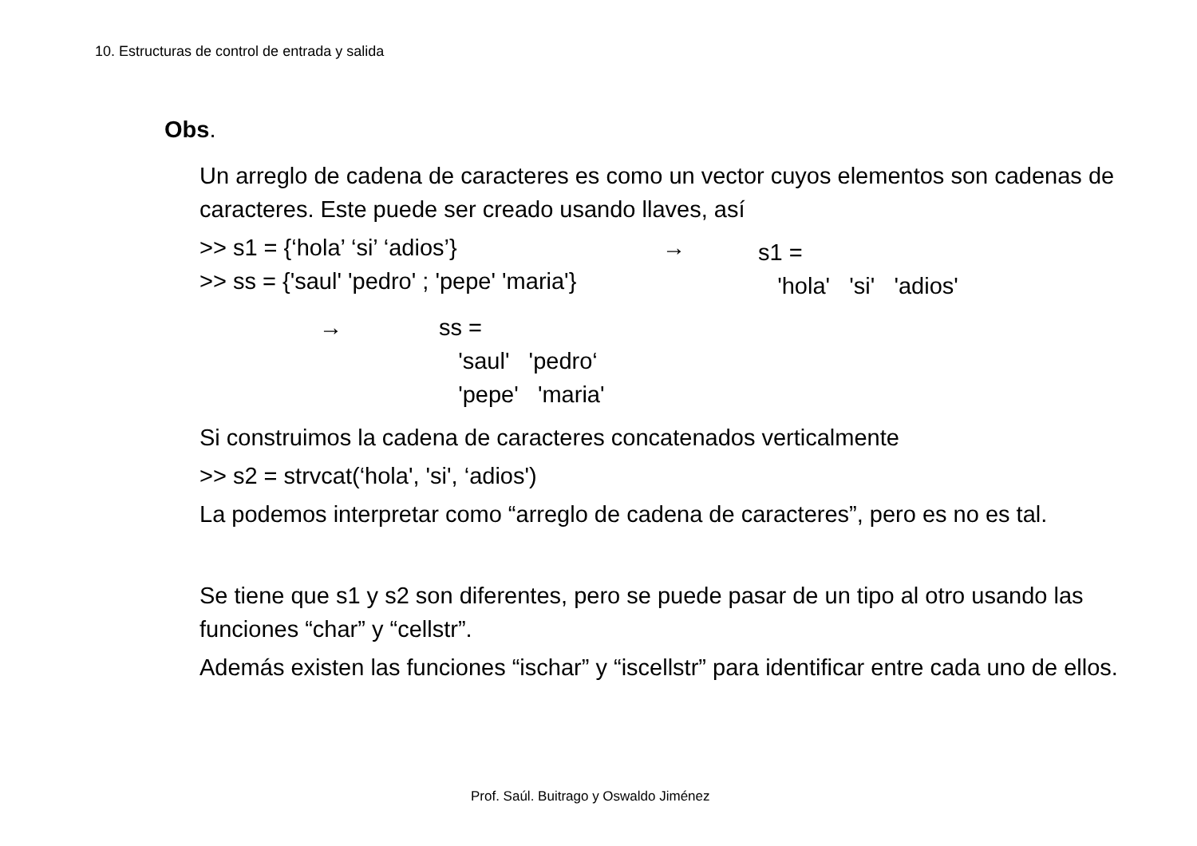10. Estructuras de control de entrada y salida
Obs.
Un arreglo de cadena de caracteres es como un vector cuyos elementos son cadenas de caracteres. Este puede ser creado usando llaves, así
>> s1 = {‘hola’ ‘si’ ‘adios’}
>> ss = {'saul' 'pedro' ; 'pepe' 'maria'}
→
s1 =
'hola' 'si' 'adios'
→ ss =
'saul' 'pedro‘
'pepe' 'maria'
Si construimos la cadena de caracteres concatenados verticalmente
>> s2 = strvcat(‘hola', 'si', ‘adios')
La podemos interpretar como “arreglo de cadena de caracteres”, pero es no es tal.
Se tiene que s1 y s2 son diferentes, pero se puede pasar de un tipo al otro usando las funciones “char” y “cellstr”.
Además existen las funciones “ischar” y “iscellstr” para identificar entre cada uno de ellos.
Prof. Saúl. Buitrago y Oswaldo Jiménez